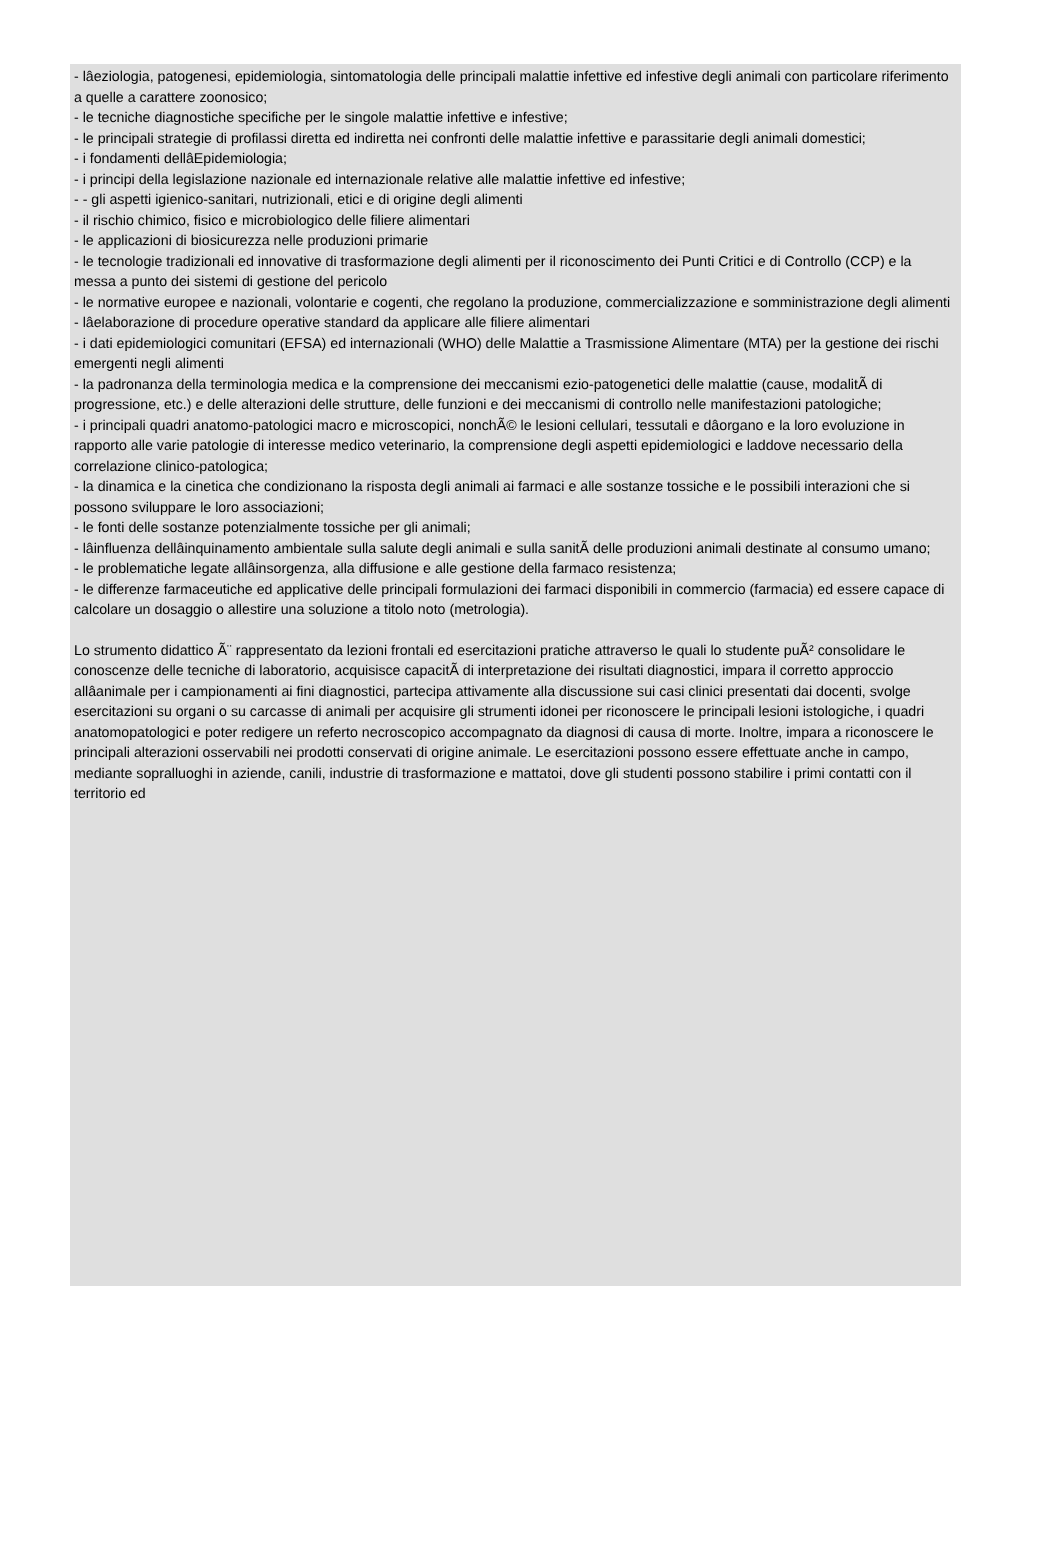- lâeziologia, patogenesi, epidemiologia, sintomatologia delle principali malattie infettive ed infestive degli animali con particolare riferimento a quelle a carattere zoonosico;
- le tecniche diagnostiche specifiche per le singole malattie infettive e infestive;
- le principali strategie di profilassi diretta ed indiretta nei confronti delle malattie infettive e parassitarie degli animali domestici;
- i fondamenti dellâEpidemiologia;
- i principi della legislazione nazionale ed internazionale relative alle malattie infettive ed infestive;
- - gli aspetti igienico-sanitari, nutrizionali, etici e di origine degli alimenti
- il rischio chimico, fisico e microbiologico delle filiere alimentari
- le applicazioni di biosicurezza nelle produzioni primarie
- le tecnologie tradizionali ed innovative di trasformazione degli alimenti per il riconoscimento dei Punti Critici e di Controllo (CCP) e la messa a punto dei sistemi di gestione del pericolo
- le normative europee e nazionali, volontarie e cogenti, che regolano la produzione, commercializzazione e somministrazione degli alimenti
- lâelaborazione di procedure operative standard da applicare alle filiere alimentari
- i dati epidemiologici comunitari (EFSA) ed internazionali (WHO) delle Malattie a Trasmissione Alimentare (MTA) per la gestione dei rischi emergenti negli alimenti
- la padronanza della terminologia medica e la comprensione dei meccanismi ezio-patogenetici delle malattie (cause, modalitÃ di progressione, etc.) e delle alterazioni delle strutture, delle funzioni e dei meccanismi di controllo nelle manifestazioni patologiche;
- i principali quadri anatomo-patologici macro e microscopici, nonchÃ© le lesioni cellulari, tessutali e dâorgano e la loro evoluzione in rapporto alle varie patologie di interesse medico veterinario, la comprensione degli aspetti epidemiologici e laddove necessario della correlazione clinico-patologica;
- la dinamica e la cinetica che condizionano la risposta degli animali ai farmaci e alle sostanze tossiche e le possibili interazioni che si possono sviluppare le loro associazioni;
- le fonti delle sostanze potenzialmente tossiche per gli animali;
- lâinfluenza dellâinquinamento ambientale sulla salute degli animali e sulla sanitÃ delle produzioni animali destinate al consumo umano;
- le problematiche legate allâinsorgenza, alla diffusione e alle gestione della farmaco resistenza;
- le differenze farmaceutiche ed applicative delle principali formulazioni dei farmaci disponibili in commercio (farmacia) ed essere capace di calcolare un dosaggio o allestire una soluzione a titolo noto (metrologia).
Lo strumento didattico Ã¨ rappresentato da lezioni frontali ed esercitazioni pratiche attraverso le quali lo studente puÃ² consolidare le conoscenze delle tecniche di laboratorio, acquisisce capacitÃ di interpretazione dei risultati diagnostici, impara il corretto approccio allâanimale per i campionamenti ai fini diagnostici, partecipa attivamente alla discussione sui casi clinici presentati dai docenti, svolge esercitazioni su organi o su carcasse di animali per acquisire gli strumenti idonei per riconoscere le principali lesioni istologiche, i quadri anatomopatologici e poter redigere un referto necroscopico accompagnato da diagnosi di causa di morte. Inoltre, impara a riconoscere le principali alterazioni osservabili nei prodotti conservati di origine animale. Le esercitazioni possono essere effettuate anche in campo, mediante sopralluoghi in aziende, canili, industrie di trasformazione e mattatoi, dove gli studenti possono stabilire i primi contatti con il territorio ed